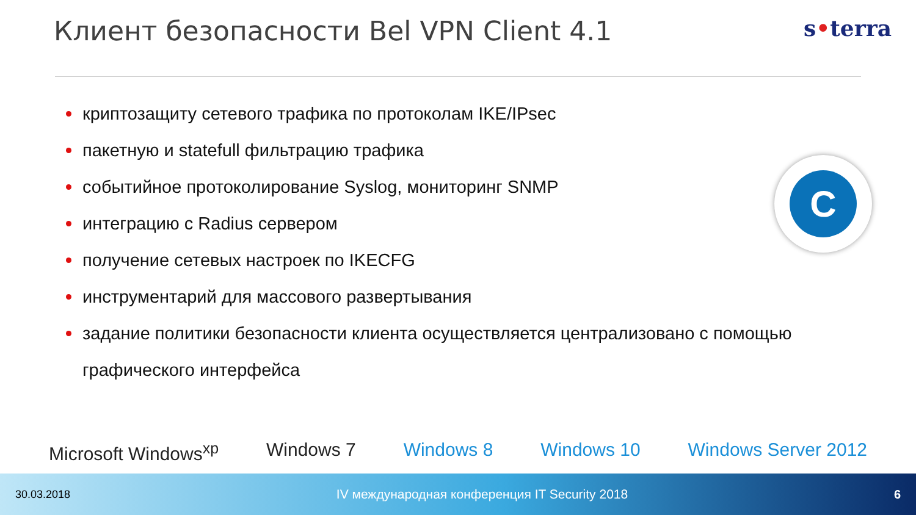Клиент безопасности Bel VPN Client 4.1
s•terra
криптозащиту сетевого трафика по протоколам IKE/IPsec
пакетную и statefull фильтрацию трафика
событийное протоколирование Syslog, мониторинг SNMP
интеграцию с Radius сервером
получение сетевых настроек по IKECFG
инструментарий для массового развертывания
задание политики безопасности клиента осуществляется централизовано с помощью графического интерфейса
C
Microsoft Windows<sup>xp</sup> Windows 7 Windows 8 Windows 10 Windows Server 2012
30.03.2018 IV международная конференция IT Security 2018 6